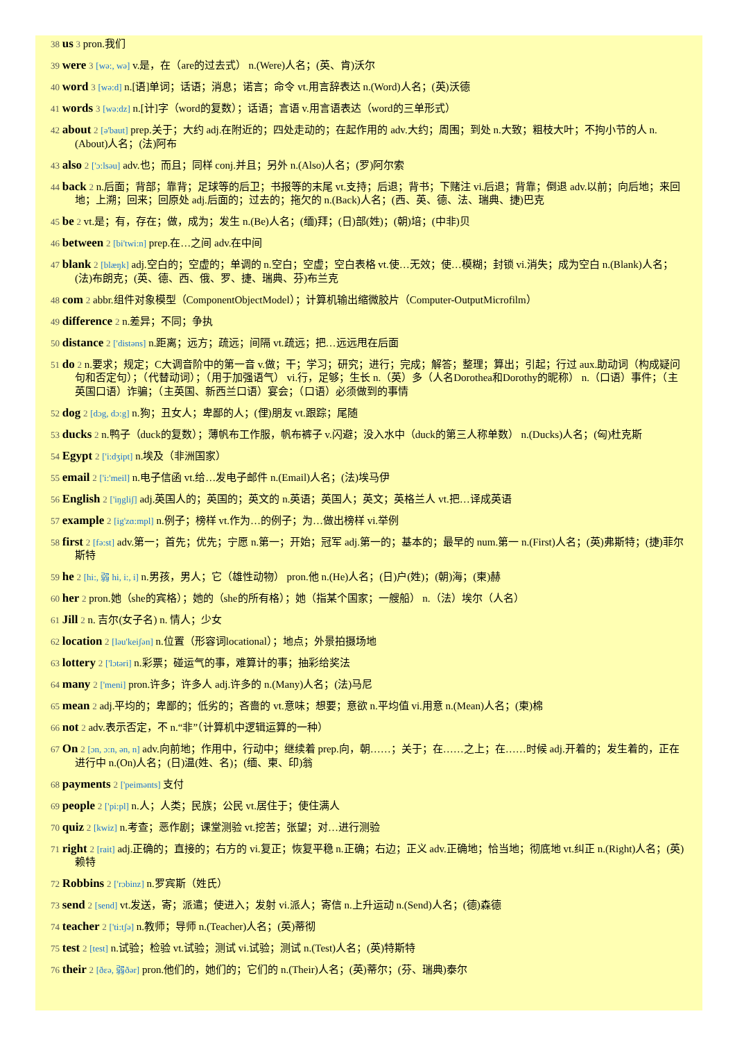38 us 3 pron.我们
39 were 3 [wə:, wə] v.是，在（are的过去式） n.(Were)人名；(英、肯)沃尔
40 word 3 [wə:d] n.[语]单词；话语；消息；诺言；命令 vt.用言辞表达 n.(Word)人名；(英)沃德
41 words 3 [wə:dz] n.[计]字（word的复数）；话语；言语 v.用言语表达（word的三单形式）
42 about 2 [ə'baut] prep.关于；大约 adj.在附近的；四处走动的；在起作用的 adv.大约；周围；到处 n.大致；粗枝大叶；不拘小节的人 n.(About)人名；(法)阿布
43 also 2 ['ɔ:lsəu] adv.也；而且；同样 conj.并且；另外 n.(Also)人名；(罗)阿尔索
44 back 2 n.后面；背部；靠背；足球等的后卫；书报等的末尾 vt.支持；后退；背书；下赌注 vi.后退；背靠；倒退 adv.以前；向后地；来回地；上溯；回来；回原处 adj.后面的；过去的；拖欠的 n.(Back)人名；(西、英、德、法、瑞典、捷)巴克
45 be 2 vt.是；有，存在；做，成为；发生 n.(Be)人名；(缅)拜；(日)部(姓)；(朝)培；(中非)贝
46 between 2 [bi'twi:n] prep.在…之间 adv.在中间
47 blank 2 [blæŋk] adj.空白的；空虚的；单调的 n.空白；空虚；空白表格 vt.使…无效；使…模糊；封锁 vi.消失；成为空白 n.(Blank)人名；(法)布朗克；(英、德、西、俄、罗、捷、瑞典、芬)布兰克
48 com 2 abbr.组件对象模型（ComponentObjectModel）；计算机输出缩微胶片（Computer-OutputMicrofilm）
49 difference 2 n.差异；不同；争执
50 distance 2 ['distəns] n.距离；远方；疏远；间隔 vt.疏远；把…远远甩在后面
51 do 2 n.要求；规定；C大调音阶中的第一音 v.做；干；学习；研究；进行；完成；解答；整理；算出；引起；行过 aux.助动词（构成疑问句和否定句）；（代替动词）；（用于加强语气） vi.行，足够；生长 n.（英）多（人名Dorothea和Dorothy的昵称） n.（口语）事件；（主英国口语）诈骗；（主英国、新西兰口语）宴会；（口语）必须做到的事情
52 dog 2 [dɔg, dɔ:g] n.狗；丑女人；卑鄙的人；(俚)朋友 vt.跟踪；尾随
53 ducks 2 n.鸭子（duck的复数）；薄帆布工作服，帆布裤子 v.闪避；没入水中（duck的第三人称单数） n.(Ducks)人名；(匈)杜克斯
54 Egypt 2 ['i:dʒipt] n.埃及（非洲国家）
55 email 2 ['i:'meil] n.电子信函 vt.给…发电子邮件 n.(Email)人名；(法)埃马伊
56 English 2 ['iŋgliʃ] adj.英国人的；英国的；英文的 n.英语；英国人；英文；英格兰人 vt.把…译成英语
57 example 2 [ig'zɑ:mpl] n.例子；榜样 vt.作为…的例子；为…做出榜样 vi.举例
58 first 2 [fə:st] adv.第一；首先；优先；宁愿 n.第一；开始；冠军 adj.第一的；基本的；最早的 num.第一 n.(First)人名；(英)弗斯特；(捷)菲尔斯特
59 he 2 [hi:, 弱 hi, i:, i] n.男孩，男人；它（雄性动物） pron.他 n.(He)人名；(日)户(姓)；(朝)海；(柬)赫
60 her 2 pron.她（she的宾格）；她的（she的所有格）；她（指某个国家；一艘船） n.（法）埃尔（人名）
61 Jill 2 n. 吉尔(女子名) n. 情人；少女
62 location 2 [ləu'keiʃən] n.位置（形容词locational）；地点；外景拍摄场地
63 lottery 2 ['lɔtəri] n.彩票；碰运气的事，难算计的事；抽彩给奖法
64 many 2 ['meni] pron.许多；许多人 adj.许多的 n.(Many)人名；(法)马尼
65 mean 2 adj.平均的；卑鄙的；低劣的；吝啬的 vt.意味；想要；意欲 n.平均值 vi.用意 n.(Mean)人名；(柬)棉
66 not 2 adv.表示否定，不 n.“非”（计算机中逻辑运算的一种）
67 On 2 [ɔn, ɔ:n, ən, n] adv.向前地；作用中，行动中；继续着 prep.向，朝……；关于；在……之上；在……时候 adj.开着的；发生着的，正在进行中 n.(On)人名；(日)温(姓、名)；(缅、柬、印)翁
68 payments 2 ['peimənts] 支付
69 people 2 ['pi:pl] n.人；人类；民族；公民 vt.居住于；使住满人
70 quiz 2 [kwiz] n.考查；恶作剧；课堂测验 vt.挖苦；张望；对…进行测验
71 right 2 [rait] adj.正确的；直接的；右方的 vi.复正；恢复平稳 n.正确；右边；正义 adv.正确地；恰当地；彻底地 vt.纠正 n.(Right)人名；(英)赖特
72 Robbins 2 ['rɔbinz] n.罗宾斯（姓氏）
73 send 2 [send] vt.发送，寄；派遣；使进入；发射 vi.派人；寄信 n.上升运动 n.(Send)人名；(德)森德
74 teacher 2 ['ti:tʃə] n.教师；导师 n.(Teacher)人名；(英)蒂彻
75 test 2 [test] n.试验；检验 vt.试验；测试 vi.试验；测试 n.(Test)人名；(英)特斯特
76 their 2 [ðεə, 弱ðər] pron.他们的，她们的；它们的 n.(Their)人名；(英)蒂尔；(芬、瑞典)泰尔